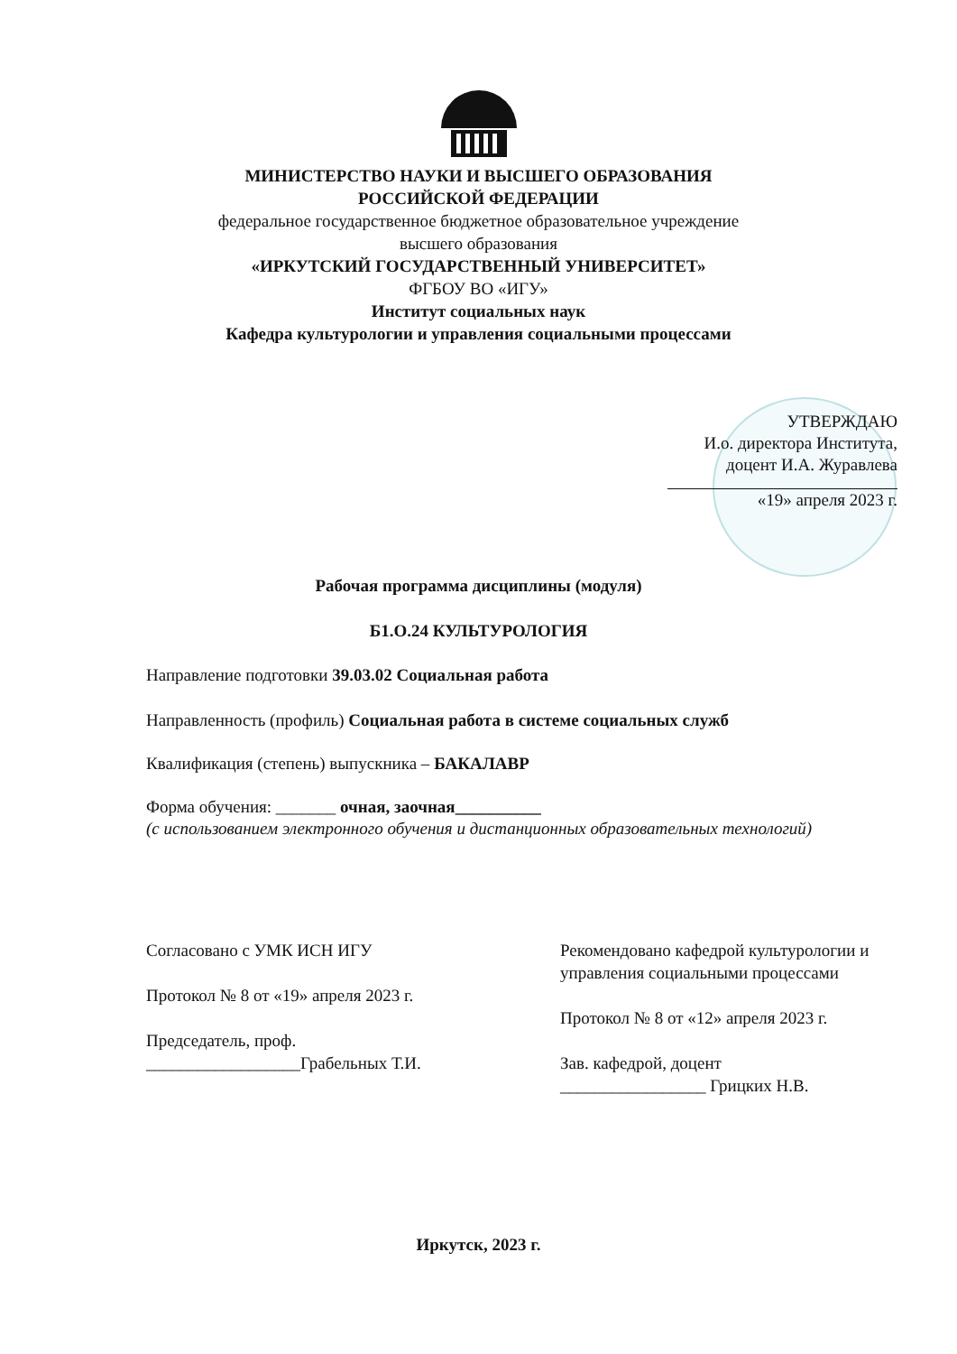МИНИСТЕРСТВО НАУКИ И ВЫСШЕГО ОБРАЗОВАНИЯ
РОССИЙСКОЙ ФЕДЕРАЦИИ
федеральное государственное бюджетное образовательное учреждение
высшего образования
«ИРКУТСКИЙ ГОСУДАРСТВЕННЫЙ УНИВЕРСИТЕТ»
ФГБОУ ВО «ИГУ»
Институт социальных наук
Кафедра культурологии и управления социальными процессами
УТВЕРЖДАЮ
И.о. директора Института,
доцент И.А. Журавлева
«19» апреля 2023 г.
Рабочая программа дисциплины (модуля)
Б1.О.24 КУЛЬТУРОЛОГИЯ
Направление подготовки 39.03.02 Социальная работа
Направленность (профиль) Социальная работа в системе социальных служб
Квалификация (степень) выпускника – БАКАЛАВР
Форма обучения: _______ очная, заочная__________
(с использованием электронного обучения и дистанционных образовательных технологий)
Согласовано с УМК ИСН ИГУ
Протокол № 8 от «19» апреля 2023 г.
Председатель, проф.
__________________Грабельных Т.И.
Рекомендовано кафедрой культурологии и управления социальными процессами
Протокол № 8 от «12» апреля 2023 г.
Зав. кафедрой, доцент
_________________ Грицких Н.В.
Иркутск, 2023 г.